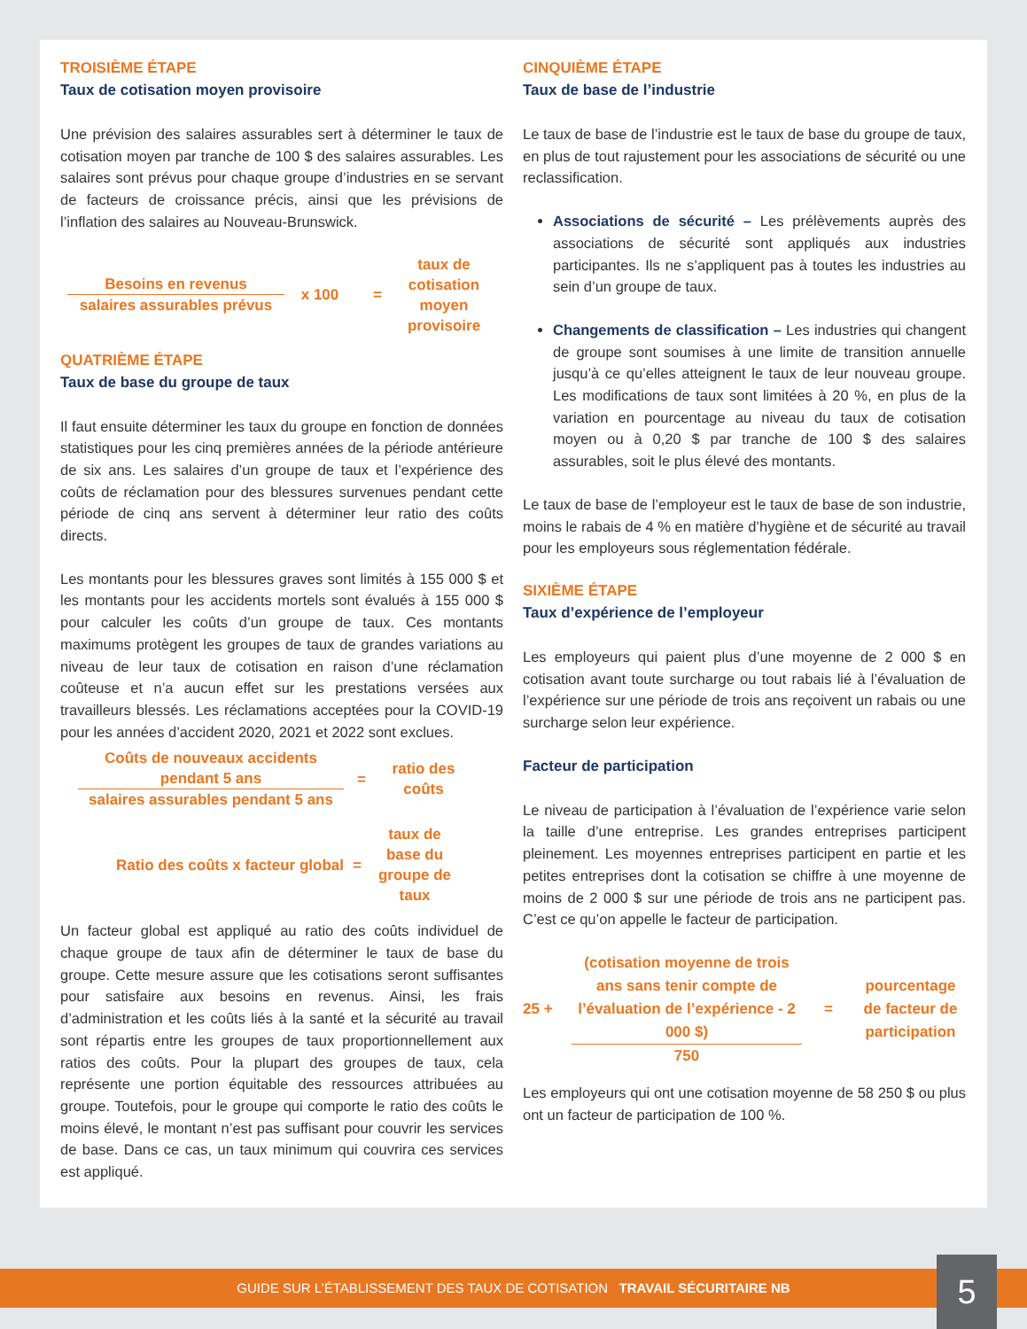TROISIÈME ÉTAPE
Taux de cotisation moyen provisoire
Une prévision des salaires assurables sert à déterminer le taux de cotisation moyen par tranche de 100 $ des salaires assurables. Les salaires sont prévus pour chaque groupe d’industries en se servant de facteurs de croissance précis, ainsi que les prévisions de l’inflation des salaires au Nouveau-Brunswick.
Besoins en revenus
salaires assurables prévus
x 100 = taux de cotisation moyen provisoire
QUATRIÈME ÉTAPE
Taux de base du groupe de taux
Il faut ensuite déterminer les taux du groupe en fonction de données statistiques pour les cinq premières années de la période antérieure de six ans. Les salaires d’un groupe de taux et l’expérience des coûts de réclamation pour des blessures survenues pendant cette période de cinq ans servent à déterminer leur ratio des coûts directs.
Les montants pour les blessures graves sont limités à 155 000 $ et les montants pour les accidents mortels sont évalués à 155 000 $ pour calculer les coûts d’un groupe de taux. Ces montants maximums protègent les groupes de taux de grandes variations au niveau de leur taux de cotisation en raison d’une réclamation coûteuse et n’a aucun effet sur les prestations versées aux travailleurs blessés. Les réclamations acceptées pour la COVID-19 pour les années d’accident 2020, 2021 et 2022 sont exclues.
Coûts de nouveaux accidents pendant 5 ans
salaires assurables pendant 5 ans
= ratio des coûts
Ratio des coûts x facteur global = taux de base du groupe de taux
Un facteur global est appliqué au ratio des coûts individuel de chaque groupe de taux afin de déterminer le taux de base du groupe. Cette mesure assure que les cotisations seront suffisantes pour satisfaire aux besoins en revenus. Ainsi, les frais d’administration et les coûts liés à la santé et la sécurité au travail sont répartis entre les groupes de taux proportionnellement aux ratios des coûts. Pour la plupart des groupes de taux, cela représente une portion équitable des ressources attribuées au groupe. Toutefois, pour le groupe qui comporte le ratio des coûts le moins élevé, le montant n’est pas suffisant pour couvrir les services de base. Dans ce cas, un taux minimum qui couvrira ces services est appliqué.
CINQUIÈME ÉTAPE
Taux de base de l’industrie
Le taux de base de l’industrie est le taux de base du groupe de taux, en plus de tout rajustement pour les associations de sécurité ou une reclassification.
Associations de sécurité – Les prélèvements auprès des associations de sécurité sont appliqués aux industries participantes. Ils ne s’appliquent pas à toutes les industries au sein d’un groupe de taux.
Changements de classification – Les industries qui changent de groupe sont soumises à une limite de transition annuelle jusqu’à ce qu’elles atteignent le taux de leur nouveau groupe. Les modifications de taux sont limitées à 20 %, en plus de la variation en pourcentage au niveau du taux de cotisation moyen ou à 0,20 $ par tranche de 100 $ des salaires assurables, soit le plus élevé des montants.
Le taux de base de l’employeur est le taux de base de son industrie, moins le rabais de 4 % en matière d’hygiène et de sécurité au travail pour les employeurs sous réglementation fédérale.
SIXIÈME ÉTAPE
Taux d’expérience de l’employeur
Les employeurs qui paient plus d’une moyenne de 2 000 $ en cotisation avant toute surcharge ou tout rabais lié à l’évaluation de l’expérience sur une période de trois ans reçoivent un rabais ou une surcharge selon leur expérience.
Facteur de participation
Le niveau de participation à l’évaluation de l’expérience varie selon la taille d’une entreprise. Les grandes entreprises participent pleinement. Les moyennes entreprises participent en partie et les petites entreprises dont la cotisation se chiffre à une moyenne de moins de 2 000 $ sur une période de trois ans ne participent pas. C’est ce qu’on appelle le facteur de participation.
25 +
(cotisation moyenne de trois ans sans tenir compte de l’évaluation de l’expérience - 2 000 $)
750
= pourcentage de facteur de participation
Les employeurs qui ont une cotisation moyenne de 58 250 $ ou plus ont un facteur de participation de 100 %.
GUIDE SUR L’ÉTABLISSEMENT DES TAUX DE COTISATION TRAVAIL SÉCURITAIRE NB 5